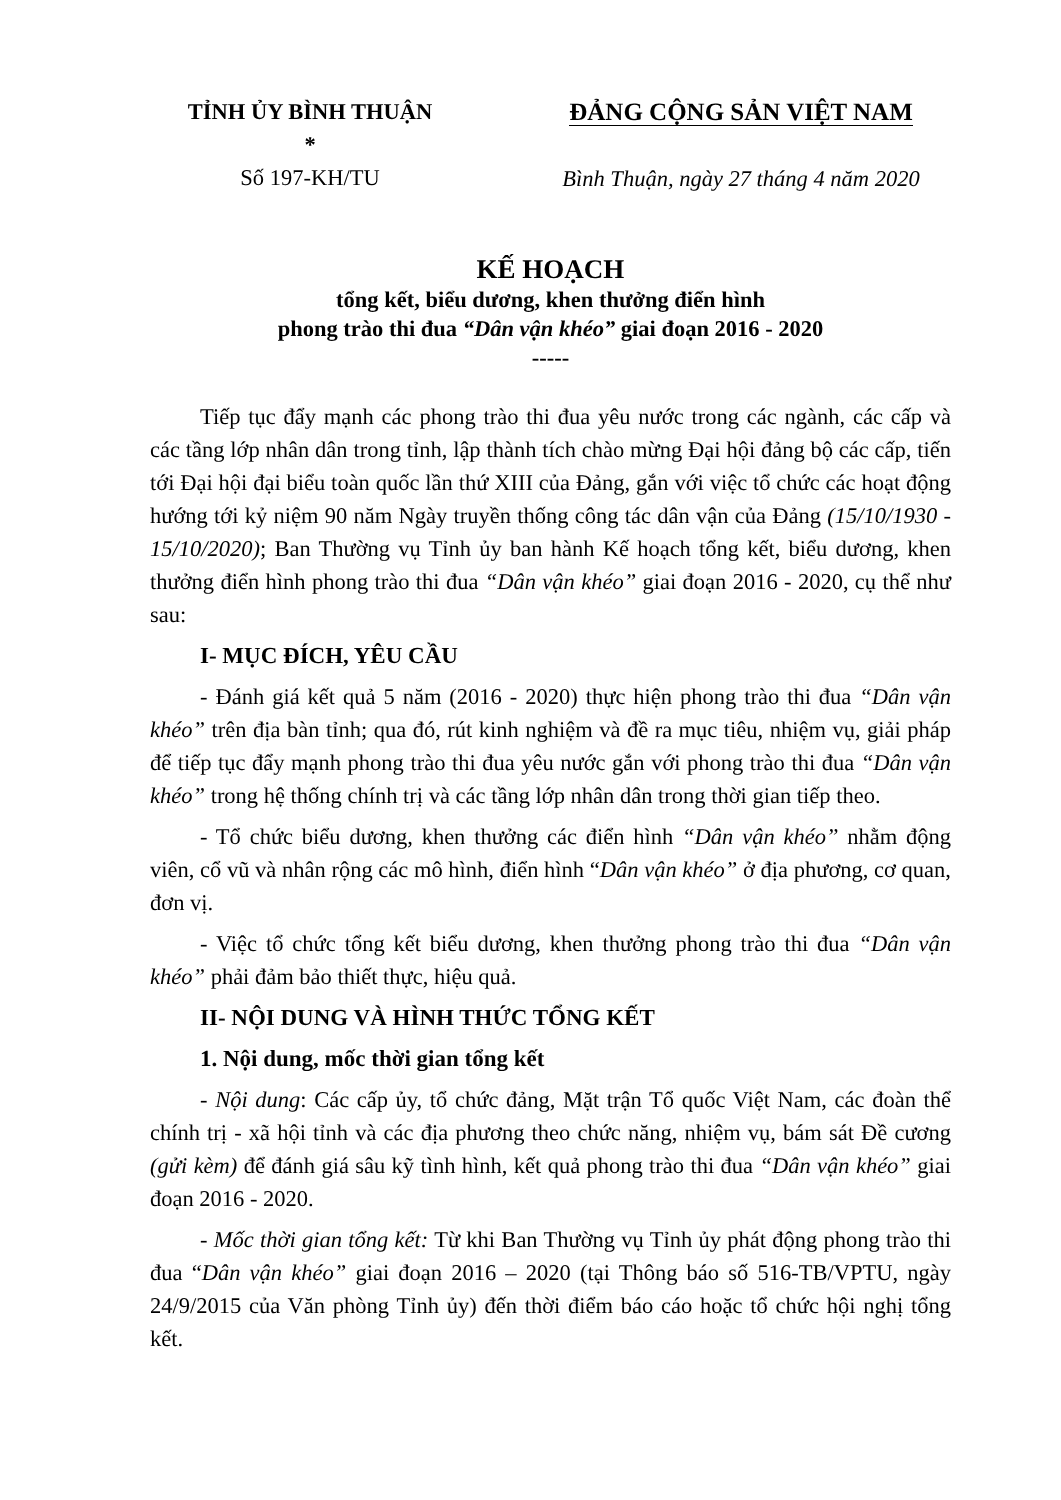TỈNH ỦY BÌNH THUẬN
*
Số 197-KH/TU
ĐẢNG CỘNG SẢN VIỆT NAM
Bình Thuận, ngày 27 tháng 4 năm 2020
KẾ HOẠCH
tổng kết, biểu dương, khen thưởng điển hình
phong trào thi đua “Dân vận khéo” giai đoạn 2016 - 2020
-----
Tiếp tục đẩy mạnh các phong trào thi đua yêu nước trong các ngành, các cấp và các tầng lớp nhân dân trong tỉnh, lập thành tích chào mừng Đại hội đảng bộ các cấp, tiến tới Đại hội đại biểu toàn quốc lần thứ XIII của Đảng, gắn với việc tổ chức các hoạt động hướng tới kỷ niệm 90 năm Ngày truyền thống công tác dân vận của Đảng (15/10/1930 - 15/10/2020); Ban Thường vụ Tỉnh ủy ban hành Kế hoạch tổng kết, biểu dương, khen thưởng điển hình phong trào thi đua “Dân vận khéo” giai đoạn 2016 - 2020, cụ thể như sau:
I- MỤC ĐÍCH, YÊU CẦU
- Đánh giá kết quả 5 năm (2016 - 2020) thực hiện phong trào thi đua “Dân vận khéo” trên địa bàn tỉnh; qua đó, rút kinh nghiệm và đề ra mục tiêu, nhiệm vụ, giải pháp để tiếp tục đẩy mạnh phong trào thi đua yêu nước gắn với phong trào thi đua “Dân vận khéo” trong hệ thống chính trị và các tầng lớp nhân dân trong thời gian tiếp theo.
- Tổ chức biểu dương, khen thưởng các điển hình “Dân vận khéo” nhằm động viên, cổ vũ và nhân rộng các mô hình, điển hình “Dân vận khéo” ở địa phương, cơ quan, đơn vị.
- Việc tổ chức tổng kết biểu dương, khen thưởng phong trào thi đua “Dân vận khéo” phải đảm bảo thiết thực, hiệu quả.
II- NỘI DUNG VÀ HÌNH THỨC TỔNG KẾT
1. Nội dung, mốc thời gian tổng kết
- Nội dung: Các cấp ủy, tổ chức đảng, Mặt trận Tổ quốc Việt Nam, các đoàn thể chính trị - xã hội tỉnh và các địa phương theo chức năng, nhiệm vụ, bám sát Đề cương (gửi kèm) để đánh giá sâu kỹ tình hình, kết quả phong trào thi đua “Dân vận khéo” giai đoạn 2016 - 2020.
- Mốc thời gian tổng kết: Từ khi Ban Thường vụ Tỉnh ủy phát động phong trào thi đua “Dân vận khéo” giai đoạn 2016 – 2020 (tại Thông báo số 516-TB/VPTU, ngày 24/9/2015 của Văn phòng Tỉnh ủy) đến thời điểm báo cáo hoặc tổ chức hội nghị tổng kết.